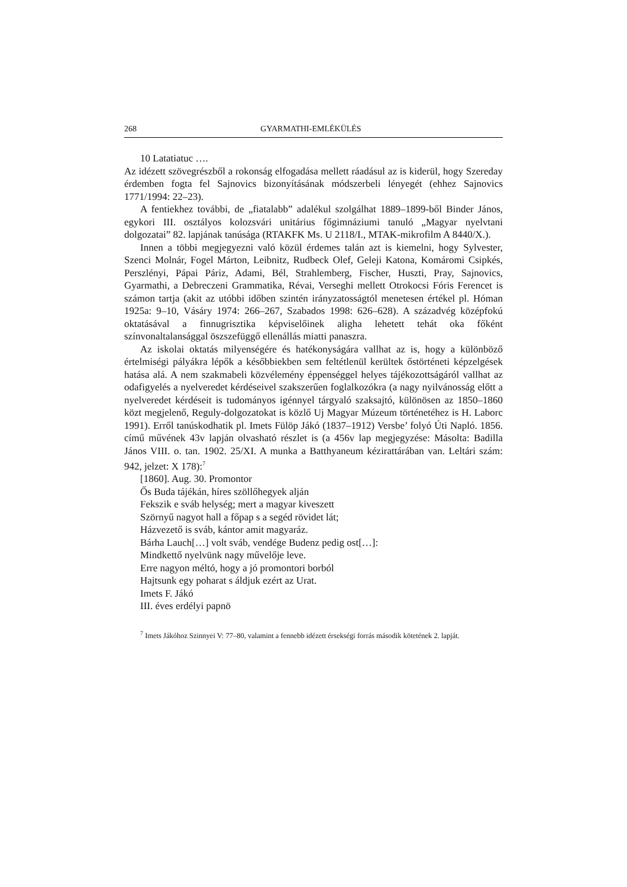268 GYARMATHI-EMLÉKÜLÉS
10 Latatiatuc ….
Az idézett szövegrészből a rokonság elfogadása mellett ráadásul az is kiderül, hogy Szereday érdemben fogta fel Sajnovics bizonyításának módszerbeli lényegét (ehhez Sajnovics 1771/1994: 22–23).
A fentiekhez további, de „fiatalabb” adalékul szolgálhat 1889–1899-ből Binder János, egykori III. osztályos kolozsvári unitárius főgimnáziumi tanuló „Magyar nyelvtani dolgozatai” 82. lapjának tanúsága (RTAKFK Ms. U 2118/I., MTAK-mikrofilm A 8440/X.).
Innen a többi megjegyezni való közül érdemes talán azt is kiemelni, hogy Sylvester, Szenci Molnár, Fogel Márton, Leibnitz, Rudbeck Olef, Geleji Katona, Komáromi Csipkés, Perszlényi, Pápai Páriz, Adami, Bél, Strahlemberg, Fischer, Huszti, Pray, Sajnovics, Gyarmathi, a Debreczeni Grammatika, Révai, Verseghi mellett Otrokocsi Fóris Ferencet is számon tartja (akit az utóbbi időben szintén irányzatosságtól menetesen értékel pl. Hóman 1925a: 9–10, Vásáry 1974: 266–267, Szabados 1998: 626–628). A századvég középfokú oktatásával a finnugrisztika képviselőinek aligha lehetett tehát oka főként színvonaltalansággal öszszefüggő ellenállás miatti panaszra.
Az iskolai oktatás milyenségére és hatékonyságára vallhat az is, hogy a különböző értelmiségi pályákra lépők a későbbiekben sem feltétlenül kerültek őstörténeti képzelgések hatása alá. A nem szakmabeli közvélemény éppenséggel helyes tájékozottságáról vallhat az odafigyelés a nyelveredet kérdéseivel szakszerűen foglalkozókra (a nagy nyilvánosság előtt a nyelveredet kérdéseit is tudományos igénnyel tárgyaló szaksajtó, különösen az 1850–1860 közt megjelenő, Reguly-dolgozatokat is közlő Uj Magyar Múzeum történetéhez is H. Laborc 1991). Erről tanúskodhatik pl. Imets Fülöp Jákó (1837–1912) Versbe’ folyó Úti Napló. 1856. című művének 43v lapján olvasható részlet is (a 456v lap megjegyzése: Másolta: Badilla János VIII. o. tan. 1902. 25/XI. A munka a Batthyaneum kézirattárában van. Leltári szám: 942, jelzet: X 178):<sup>7</sup>
[1860]. Aug. 30. Promontor
Ős Buda tájékán, híres szöllőhegyek alján
Fekszik e sváb helység; mert a magyar kiveszett
Szörnyű nagyot hall a főpap s a segéd rövidet lát;
Házvezető is sváb, kántor amit magyaráz.
Bárha Lauch[…] volt sváb, vendége Budenz pedig ost[…]:
Mindkettő nyelvünk nagy művelője leve.
Erre nagyon méltó, hogy a jó promontori borból
Hajtsunk egy poharat s áldjuk ezért az Urat.
Imets F. Jákó
III. éves erdélyi papnö
<sup>7</sup> Imets Jákóhoz Szinnyei V: 77–80, valamint a fennebb idézett érsekségi forrás második kötetének 2. lapját.